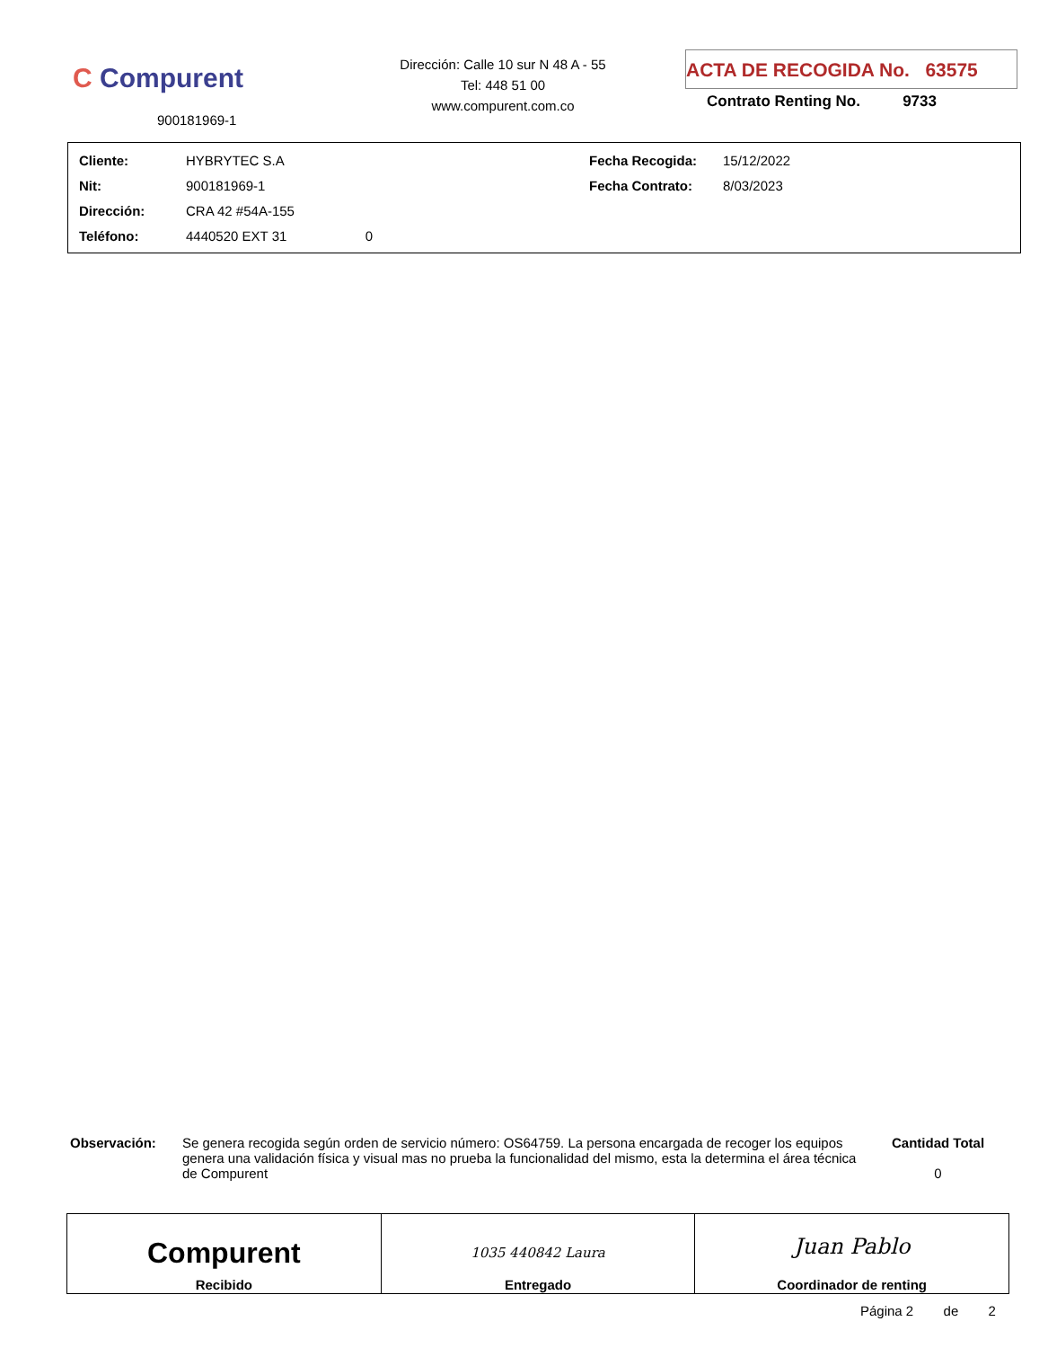C Compurent
900181969-1
Dirección: Calle 10 sur N 48 A - 55
Tel: 448 51 00
www.compurent.com.co
ACTA DE RECOGIDA No. 63575
Contrato Renting No. 9733
| Cliente: | HYBRYTEC S.A | Fecha Recogida: | 15/12/2022 |
| Nit: | 900181969-1 | Fecha Contrato: | 8/03/2023 |
| Dirección: | CRA 42 #54A-155 | | |
| Teléfono: | 4440520 EXT 31 0 | | |
Observación: Se genera recogida según orden de servicio número: OS64759. La persona encargada de recoger los equipos genera una validación física y visual mas no prueba la funcionalidad del mismo, esta la determina el área técnica de Compurent
Cantidad Total
0
| Compurent Recibido | 1035 440842 Laura Entregado | Juan Pablo Coordinador de renting |
Página 2 de 2